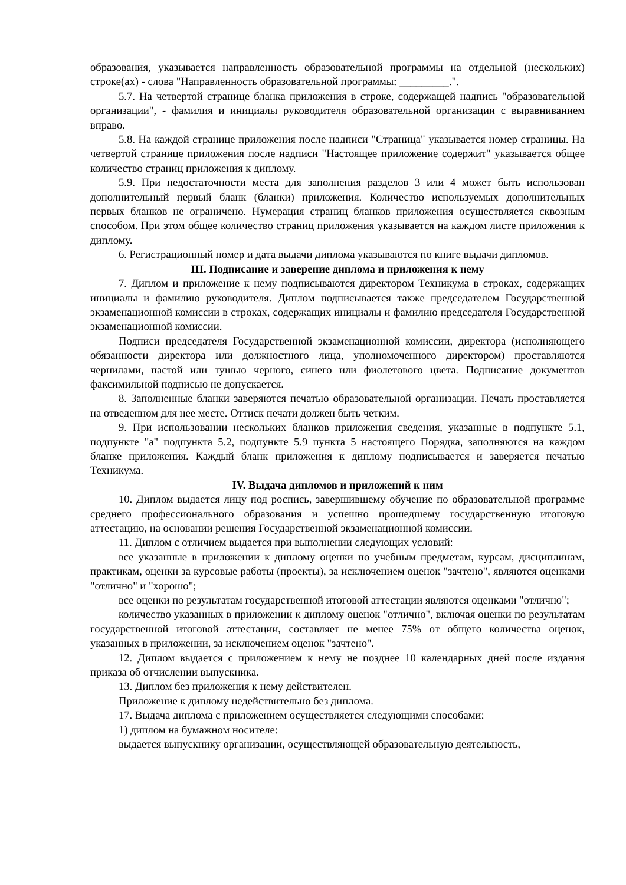образования, указывается направленность образовательной программы на отдельной (нескольких) строке(ах) - слова "Направленность образовательной программы: _________.".
5.7. На четвертой странице бланка приложения в строке, содержащей надпись "образовательной организации", - фамилия и инициалы руководителя образовательной организации с выравниванием вправо.
5.8. На каждой странице приложения после надписи "Страница" указывается номер страницы. На четвертой странице приложения после надписи "Настоящее приложение содержит" указывается общее количество страниц приложения к диплому.
5.9. При недостаточности места для заполнения разделов 3 или 4 может быть использован дополнительный первый бланк (бланки) приложения. Количество используемых дополнительных первых бланков не ограничено. Нумерация страниц бланков приложения осуществляется сквозным способом. При этом общее количество страниц приложения указывается на каждом листе приложения к диплому.
6. Регистрационный номер и дата выдачи диплома указываются по книге выдачи дипломов.
III. Подписание и заверение диплома и приложения к нему
7. Диплом и приложение к нему подписываются директором Техникума в строках, содержащих инициалы и фамилию руководителя. Диплом подписывается также председателем Государственной экзаменационной комиссии в строках, содержащих инициалы и фамилию председателя Государственной экзаменационной комиссии.
Подписи председателя Государственной экзаменационной комиссии, директора (исполняющего обязанности директора или должностного лица, уполномоченного директором) проставляются чернилами, пастой или тушью черного, синего или фиолетового цвета. Подписание документов факсимильной подписью не допускается.
8. Заполненные бланки заверяются печатью образовательной организации. Печать проставляется на отведенном для нее месте. Оттиск печати должен быть четким.
9. При использовании нескольких бланков приложения сведения, указанные в подпункте 5.1, подпункте "а" подпункта 5.2, подпункте 5.9 пункта 5 настоящего Порядка, заполняются на каждом бланке приложения. Каждый бланк приложения к диплому подписывается и заверяется печатью Техникума.
IV. Выдача дипломов и приложений к ним
10. Диплом выдается лицу под роспись, завершившему обучение по образовательной программе среднего профессионального образования и успешно прошедшему государственную итоговую аттестацию, на основании решения Государственной экзаменационной комиссии.
11. Диплом с отличием выдается при выполнении следующих условий:
все указанные в приложении к диплому оценки по учебным предметам, курсам, дисциплинам, практикам, оценки за курсовые работы (проекты), за исключением оценок "зачтено", являются оценками "отлично" и "хорошо";
все оценки по результатам государственной итоговой аттестации являются оценками "отлично";
количество указанных в приложении к диплому оценок "отлично", включая оценки по результатам государственной итоговой аттестации, составляет не менее 75% от общего количества оценок, указанных в приложении, за исключением оценок "зачтено".
12. Диплом выдается с приложением к нему не позднее 10 календарных дней после издания приказа об отчислении выпускника.
13. Диплом без приложения к нему действителен.
Приложение к диплому недействительно без диплома.
17. Выдача диплома с приложением осуществляется следующими способами:
1) диплом на бумажном носителе:
выдается выпускнику организации, осуществляющей образовательную деятельность,